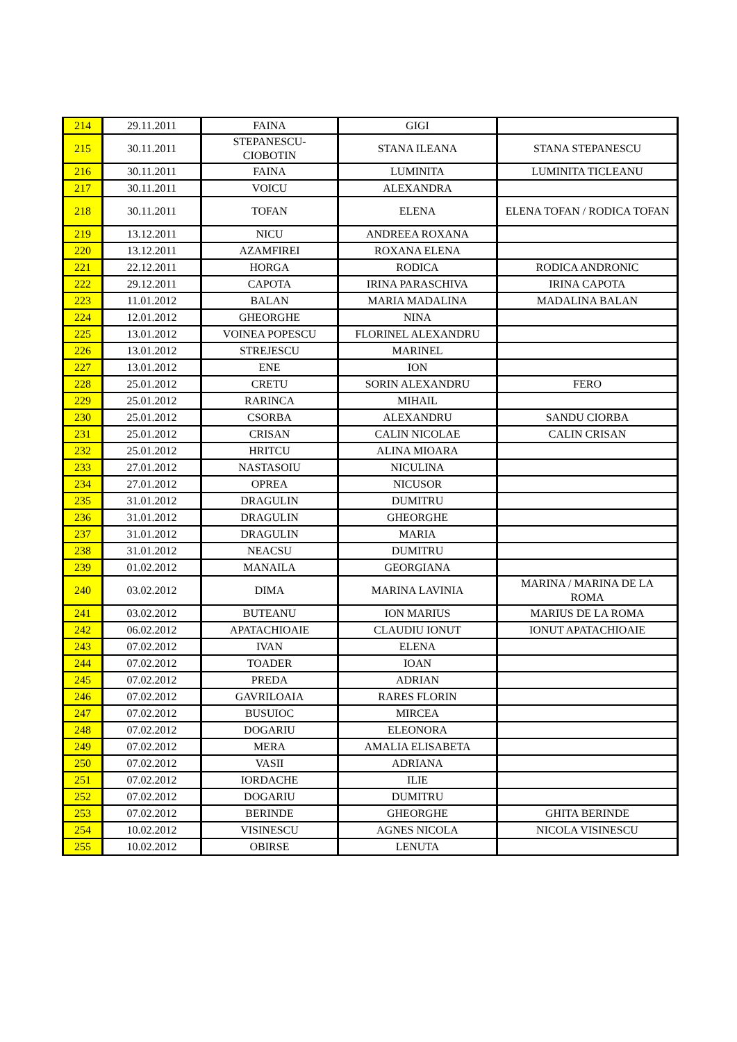| 214 | 29.11.2011 | FAINA | GIGI | |
| 215 | 30.11.2011 | STEPANESCU- CIOBOTIN | STANA ILEANA | STANA STEPANESCU |
| 216 | 30.11.2011 | FAINA | LUMINITA | LUMINITA TICLEANU |
| 217 | 30.11.2011 | VOICU | ALEXANDRA | |
| 218 | 30.11.2011 | TOFAN | ELENA | ELENA TOFAN / RODICA TOFAN |
| 219 | 13.12.2011 | NICU | ANDREEA ROXANA | |
| 220 | 13.12.2011 | AZAMFIREI | ROXANA ELENA | |
| 221 | 22.12.2011 | HORGA | RODICA | RODICA ANDRONIC |
| 222 | 29.12.2011 | CAPOTA | IRINA PARASCHIVA | IRINA CAPOTA |
| 223 | 11.01.2012 | BALAN | MARIA MADALINA | MADALINA BALAN |
| 224 | 12.01.2012 | GHEORGHE | NINA | |
| 225 | 13.01.2012 | VOINEA POPESCU | FLORINEL ALEXANDRU | |
| 226 | 13.01.2012 | STREJESCU | MARINEL | |
| 227 | 13.01.2012 | ENE | ION | |
| 228 | 25.01.2012 | CRETU | SORIN ALEXANDRU | FERO |
| 229 | 25.01.2012 | RARINCA | MIHAIL | |
| 230 | 25.01.2012 | CSORBA | ALEXANDRU | SANDU CIORBA |
| 231 | 25.01.2012 | CRISAN | CALIN NICOLAE | CALIN CRISAN |
| 232 | 25.01.2012 | HRITCU | ALINA MIOARA | |
| 233 | 27.01.2012 | NASTASOIU | NICULINA | |
| 234 | 27.01.2012 | OPREA | NICUSOR | |
| 235 | 31.01.2012 | DRAGULIN | DUMITRU | |
| 236 | 31.01.2012 | DRAGULIN | GHEORGHE | |
| 237 | 31.01.2012 | DRAGULIN | MARIA | |
| 238 | 31.01.2012 | NEACSU | DUMITRU | |
| 239 | 01.02.2012 | MANAILA | GEORGIANA | |
| 240 | 03.02.2012 | DIMA | MARINA LAVINIA | MARINA / MARINA DE LA ROMA |
| 241 | 03.02.2012 | BUTEANU | ION MARIUS | MARIUS DE LA ROMA |
| 242 | 06.02.2012 | APATACHIOAIE | CLAUDIU IONUT | IONUT APATACHIOAIE |
| 243 | 07.02.2012 | IVAN | ELENA | |
| 244 | 07.02.2012 | TOADER | IOAN | |
| 245 | 07.02.2012 | PREDA | ADRIAN | |
| 246 | 07.02.2012 | GAVRILOAIA | RARES FLORIN | |
| 247 | 07.02.2012 | BUSUIOC | MIRCEA | |
| 248 | 07.02.2012 | DOGARIU | ELEONORA | |
| 249 | 07.02.2012 | MERA | AMALIA ELISABETA | |
| 250 | 07.02.2012 | VASII | ADRIANA | |
| 251 | 07.02.2012 | IORDACHE | ILIE | |
| 252 | 07.02.2012 | DOGARIU | DUMITRU | |
| 253 | 07.02.2012 | BERINDE | GHEORGHE | GHITA BERINDE |
| 254 | 10.02.2012 | VISINESCU | AGNES NICOLA | NICOLA VISINESCU |
| 255 | 10.02.2012 | OBIRSE | LENUTA | |